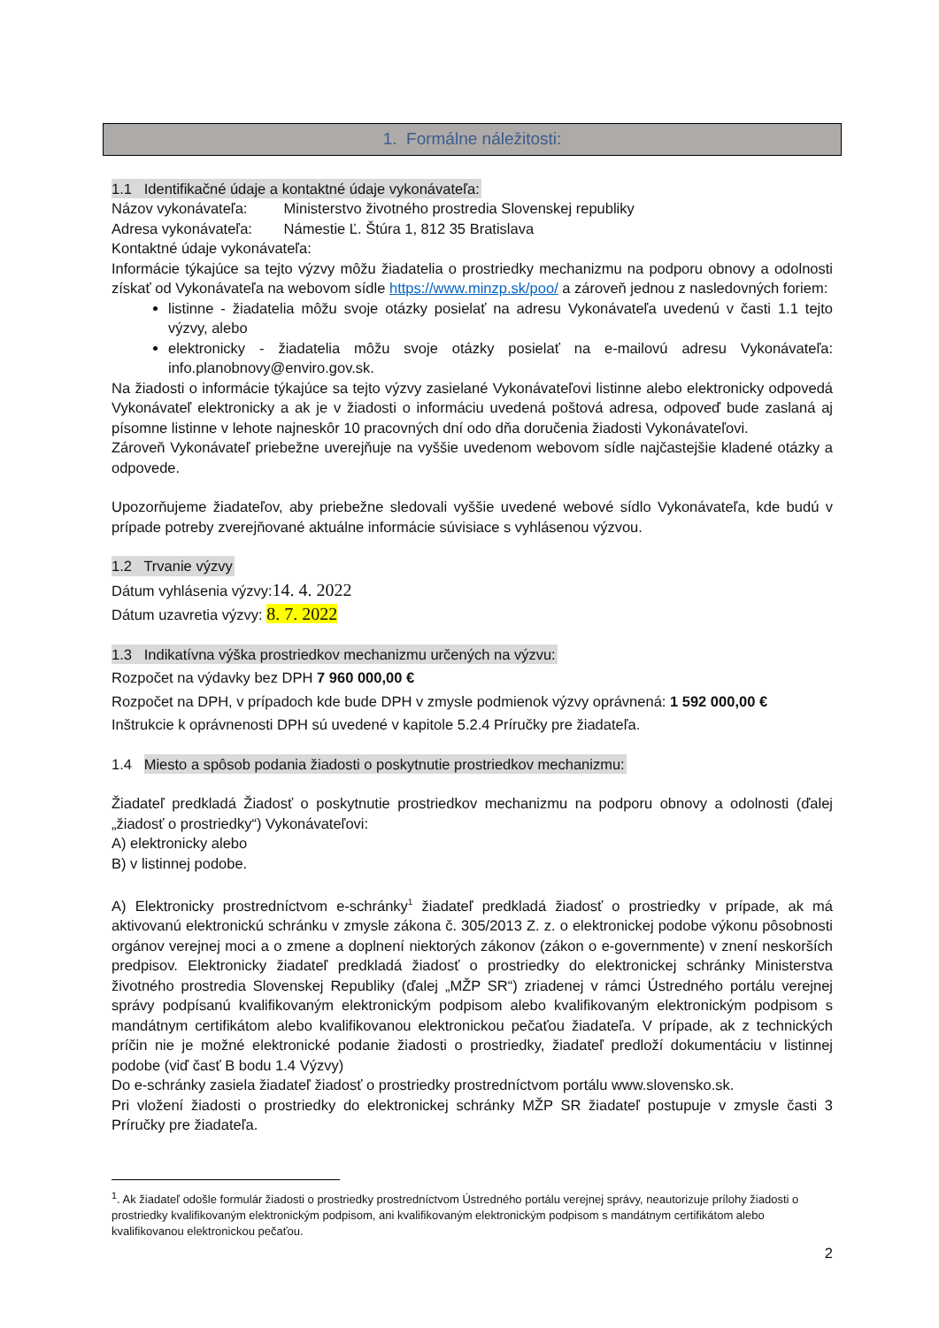1. Formálne náležitosti:
1.1 Identifikačné údaje a kontaktné údaje vykonávateľa:
Názov vykonávateľa: Ministerstvo životného prostredia Slovenskej republiky
Adresa vykonávateľa: Námestie Ľ. Štúra 1, 812 35 Bratislava
Kontaktné údaje vykonávateľa:
Informácie týkajúce sa tejto výzvy môžu žiadatelia o prostriedky mechanizmu na podporu obnovy a odolnosti získať od Vykonávateľa na webovom sídle https://www.minzp.sk/poo/ a zároveň jednou z nasledovných foriem:
listinne - žiadatelia môžu svoje otázky posielať na adresu Vykonávateľa uvedenú v časti 1.1 tejto výzvy, alebo
elektronicky - žiadatelia môžu svoje otázky posielať na e-mailovú adresu Vykonávateľa: info.planobnovy@enviro.gov.sk.
Na žiadosti o informácie týkajúce sa tejto výzvy zasielané Vykonávateľovi listinne alebo elektronicky odpovedá Vykonávateľ elektronicky a ak je v žiadosti o informáciu uvedená poštová adresa, odpoveď bude zaslaná aj písomne listinne v lehote najneskôr 10 pracovných dní odo dňa doručenia žiadosti Vykonávateľovi.
Zároveň Vykonávateľ priebežne uverejňuje na vyššie uvedenom webovom sídle najčastejšie kladené otázky a odpovede.
Upozorňujeme žiadateľov, aby priebežne sledovali vyššie uvedené webové sídlo Vykonávateľa, kde budú v prípade potreby zverejňované aktuálne informácie súvisiace s vyhlásenou výzvou.
1.2 Trvanie výzvy
Dátum vyhlásenia výzvy:14. 4. 2022
Dátum uzavretia výzvy: 8. 7. 2022
1.3 Indikatívna výška prostriedkov mechanizmu určených na výzvu:
Rozpočet na výdavky bez DPH 7 960 000,00 €
Rozpočet na DPH, v prípadoch kde bude DPH v zmysle podmienok výzvy oprávnená: 1 592 000,00 €
Inštrukcie k oprávnenosti DPH sú uvedené v kapitole 5.2.4 Príručky pre žiadateľa.
1.4 Miesto a spôsob podania žiadosti o poskytnutie prostriedkov mechanizmu:
Žiadateľ predkladá Žiadosť o poskytnutie prostriedkov mechanizmu na podporu obnovy a odolnosti (ďalej „žiadosť o prostriedky“) Vykonávateľovi:
A) elektronicky alebo
B) v listinnej podobe.
A) Elektronicky prostredníctvom e-schránky<sup>1</sup> žiadateľ predkladá žiadosť o prostriedky v prípade, ak má aktivovanú elektronickú schránku v zmysle zákona č. 305/2013 Z. z. o elektronickej podobe výkonu pôsobnosti orgánov verejnej moci a o zmene a doplnení niektorých zákonov (zákon o e-governmente) v znení neskorších predpisov. Elektronicky žiadateľ predkladá žiadosť o prostriedky do elektronickej schránky Ministerstva životného prostredia Slovenskej Republiky (ďalej „MŽP SR“) zriadenej v rámci Ústredného portálu verejnej správy podpísanú kvalifikovaným elektronickým podpisom alebo kvalifikovaným elektronickým podpisom s mandátnym certifikátom alebo kvalifikovanou elektronickou pečaťou žiadateľa. V prípade, ak z technických príčin nie je možné elektronické podanie žiadosti o prostriedky, žiadateľ predloží dokumentáciu v listinnej podobe (viď časť B bodu 1.4 Výzvy)
Do e-schránky zasiela žiadateľ žiadosť o prostriedky prostredníctvom portálu www.slovensko.sk.
Pri vložení žiadosti o prostriedky do elektronickej schránky MŽP SR žiadateľ postupuje v zmysle časti 3 Príručky pre žiadateľa.
<sup>1</sup>. Ak žiadateľ odošle formulár žiadosti o prostriedky prostredníctvom Ústredného portálu verejnej správy, neautorizuje prílohy žiadosti o prostriedky kvalifikovaným elektronickým podpisom, ani kvalifikovaným elektronickým podpisom s mandátnym certifikátom alebo kvalifikovanou elektronickou pečaťou.
2